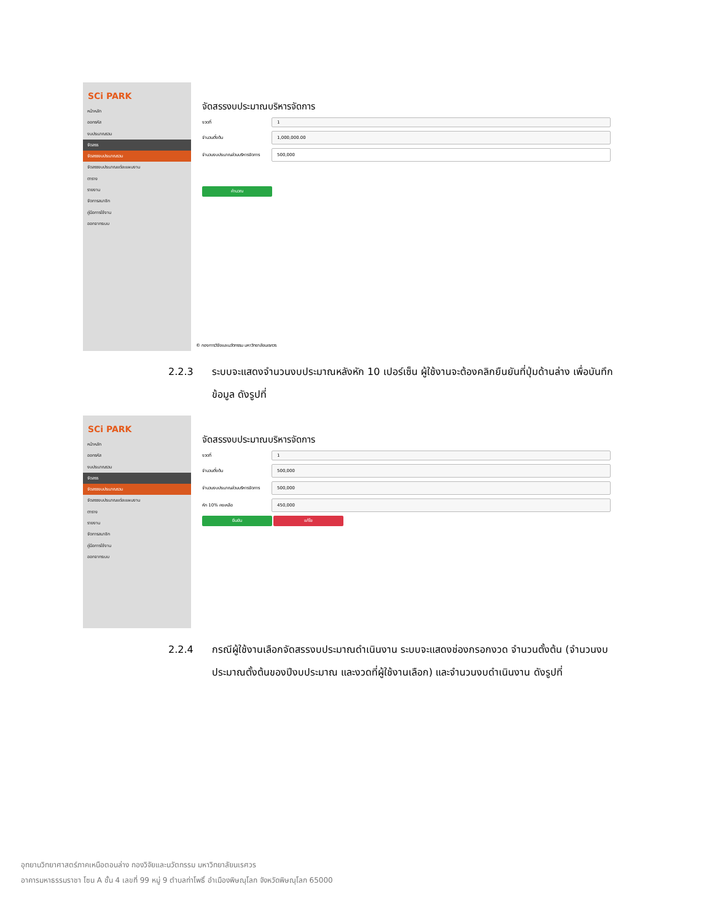SCi PARK
หน้าหลัก
ออกรหัส
งบประมาณรวม
จัดสรร
จัดสรรงบประมาณรวม
จัดสรรงบประมาณแต่ละแผนงาน
ตาราง
รายงาน
จัดการสมาชิก
คู่มือการใช้งาน
ออกจากระบบ
จัดสรรงบประมาณบริหารจัดการ
งวดที่
1
จำนวนตั้งต้น
1,000,000.00
จำนวนงบประมาณส่วนบริหารจัดการ
500,000
คำนวณ
© กองการวิจัยและนวัตกรรม มหาวิทยาลัยนเรศวร
2.2.3
ระบบจะแสดงจำนวนงบประมาณหลังหัก 10 เปอร์เซ็น ผู้ใช้งานจะต้องคลิกยืนยันที่ปุ่มด้านล่าง เพื่อบันทึกข้อมูล ดังรูปที่
SCi PARK
หน้าหลัก
ออกรหัส
งบประมาณรวม
จัดสรร
จัดสรรงบประมาณรวม
จัดสรรงบประมาณแต่ละแผนงาน
ตาราง
รายงาน
จัดการสมาชิก
คู่มือการใช้งาน
ออกจากระบบ
จัดสรรงบประมาณบริหารจัดการ
งวดที่
1
จำนวนตั้งต้น
500,000
จำนวนงบประมาณส่วนบริหารจัดการ
500,000
หัก 10% คงเหลือ
450,000
ยืนยัน แก้ไข
2.2.4
กรณีผู้ใช้งานเลือกจัดสรรงบประมาณดำเนินงาน ระบบจะแสดงช่องกรอกงวด จำนวนตั้งต้น (จำนวนงบประมาณตั้งต้นของปีงบประมาณ และงวดที่ผู้ใช้งานเลือก) และจำนวนงบดำเนินงาน ดังรูปที่
อุทยานวิทยาศาสตร์ภาคเหนือตอนล่าง กองวิจัยและนวัตกรรม มหาวิทยาลัยนเรศวร
อาคารมหาธรรมราชา โซน A ชั้น 4 เลขที่ 99 หมู่ 9 ตำบลท่าโพธิ์ อำเมืองพิษณุโลก จังหวัดพิษณุโลก 65000